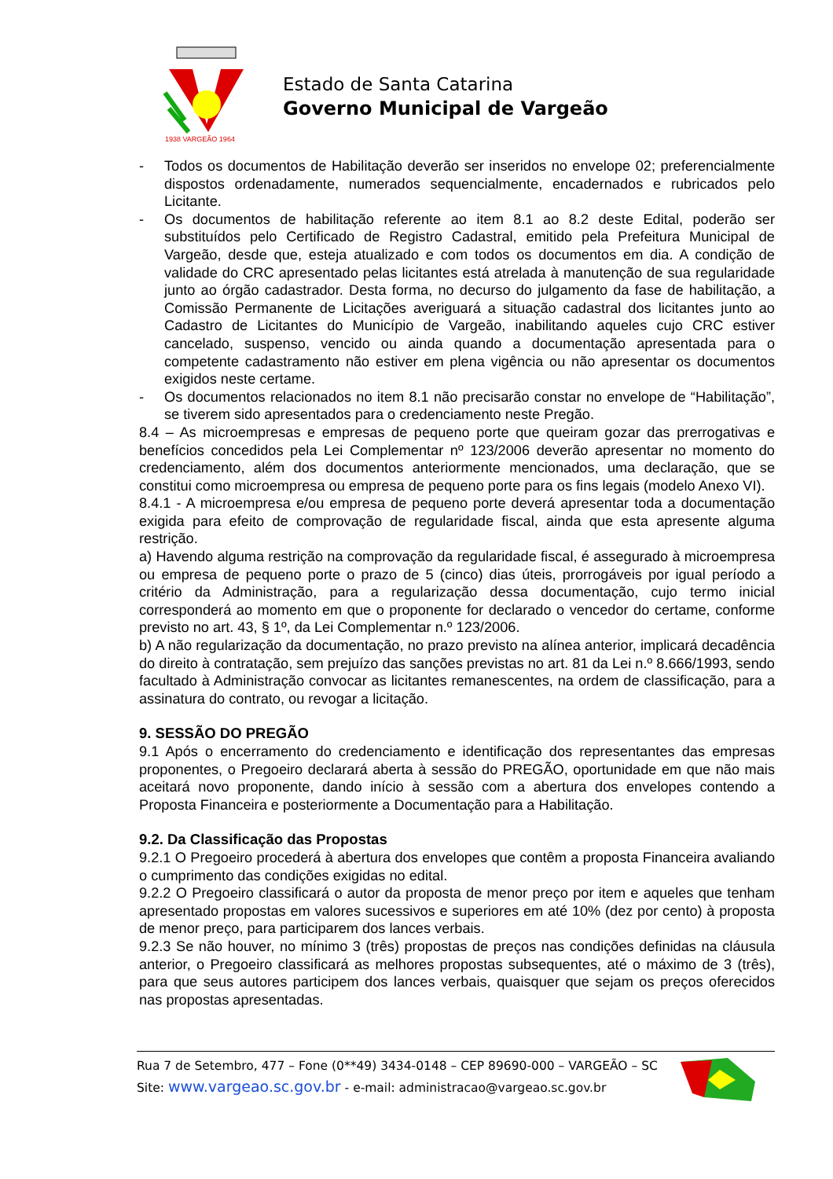1938 VARGEÃO 1964
Estado de Santa Catarina
Governo Municipal de Vargeão
- Todos os documentos de Habilitação deverão ser inseridos no envelope 02; preferencialmente dispostos ordenadamente, numerados sequencialmente, encadernados e rubricados pelo Licitante.
- Os documentos de habilitação referente ao item 8.1 ao 8.2 deste Edital, poderão ser substituídos pelo Certificado de Registro Cadastral, emitido pela Prefeitura Municipal de Vargeão, desde que, esteja atualizado e com todos os documentos em dia. A condição de validade do CRC apresentado pelas licitantes está atrelada à manutenção de sua regularidade junto ao órgão cadastrador. Desta forma, no decurso do julgamento da fase de habilitação, a Comissão Permanente de Licitações averiguará a situação cadastral dos licitantes junto ao Cadastro de Licitantes do Município de Vargeão, inabilitando aqueles cujo CRC estiver cancelado, suspenso, vencido ou ainda quando a documentação apresentada para o competente cadastramento não estiver em plena vigência ou não apresentar os documentos exigidos neste certame.
- Os documentos relacionados no item 8.1 não precisarão constar no envelope de “Habilitação”, se tiverem sido apresentados para o credenciamento neste Pregão.
8.4 – As microempresas e empresas de pequeno porte que queiram gozar das prerrogativas e benefícios concedidos pela Lei Complementar nº 123/2006 deverão apresentar no momento do credenciamento, além dos documentos anteriormente mencionados, uma declaração, que se constitui como microempresa ou empresa de pequeno porte para os fins legais (modelo Anexo VI).
8.4.1 - A microempresa e/ou empresa de pequeno porte deverá apresentar toda a documentação exigida para efeito de comprovação de regularidade fiscal, ainda que esta apresente alguma restrição.
a) Havendo alguma restrição na comprovação da regularidade fiscal, é assegurado à microempresa ou empresa de pequeno porte o prazo de 5 (cinco) dias úteis, prorrogáveis por igual período a critério da Administração, para a regularização dessa documentação, cujo termo inicial corresponderá ao momento em que o proponente for declarado o vencedor do certame, conforme previsto no art. 43, § 1º, da Lei Complementar n.º 123/2006.
b) A não regularização da documentação, no prazo previsto na alínea anterior, implicará decadência do direito à contratação, sem prejuízo das sanções previstas no art. 81 da Lei n.º 8.666/1993, sendo facultado à Administração convocar as licitantes remanescentes, na ordem de classificação, para a assinatura do contrato, ou revogar a licitação.
9. SESSÃO DO PREGÃO
9.1 Após o encerramento do credenciamento e identificação dos representantes das empresas proponentes, o Pregoeiro declarará aberta à sessão do PREGÃO, oportunidade em que não mais aceitará novo proponente, dando início à sessão com a abertura dos envelopes contendo a Proposta Financeira e posteriormente a Documentação para a Habilitação.
9.2. Da Classificação das Propostas
9.2.1 O Pregoeiro procederá à abertura dos envelopes que contêm a proposta Financeira avaliando o cumprimento das condições exigidas no edital.
9.2.2 O Pregoeiro classificará o autor da proposta de menor preço por item e aqueles que tenham apresentado propostas em valores sucessivos e superiores em até 10% (dez por cento) à proposta de menor preço, para participarem dos lances verbais.
9.2.3 Se não houver, no mínimo 3 (três) propostas de preços nas condições definidas na cláusula anterior, o Pregoeiro classificará as melhores propostas subsequentes, até o máximo de 3 (três), para que seus autores participem dos lances verbais, quaisquer que sejam os preços oferecidos nas propostas apresentadas.
Rua 7 de Setembro, 477 – Fone (0**49) 3434-0148 – CEP 89690-000 – VARGEÃO – SC
Site: www.vargeao.sc.gov.br - e-mail: administracao@vargeao.sc.gov.br